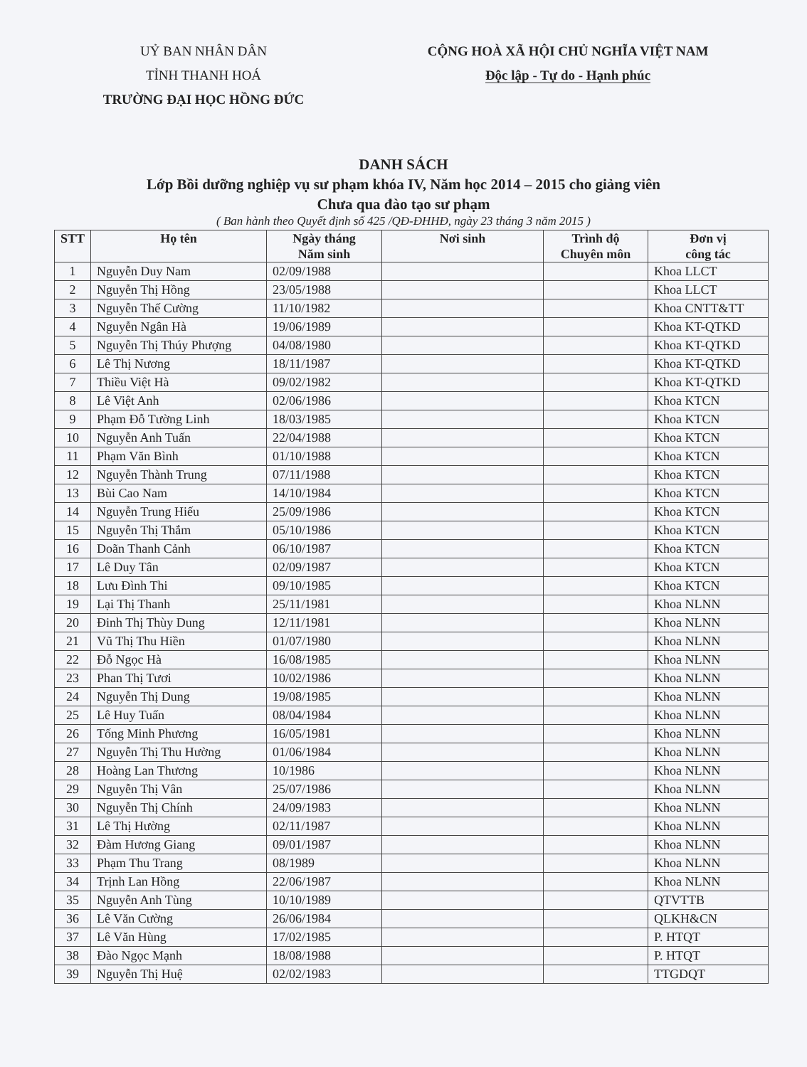UỶ BAN NHÂN DÂN
TỈNH THANH HOÁ
TRƯỜNG ĐẠI HỌC HỒNG ĐỨC
CỘNG HOÀ XÃ HỘI CHỦ NGHĨA VIỆT NAM
Độc lập - Tự do - Hạnh phúc
DANH SÁCH
Lớp Bồi dưỡng nghiệp vụ sư phạm khóa IV, Năm học 2014 – 2015 cho giảng viên
Chưa qua đào tạo sư phạm
( Ban hành theo Quyết định số 425 /QĐ-ĐHHĐ, ngày 23 tháng 3 năm 2015 )
| STT | Họ tên | Ngày tháng Năm sinh | Nơi sinh | Trình độ Chuyên môn | Đơn vị công tác |
| --- | --- | --- | --- | --- | --- |
| 1 | Nguyễn Duy Nam | 02/09/1988 | | | Khoa LLCT |
| 2 | Nguyễn Thị Hồng | 23/05/1988 | | | Khoa LLCT |
| 3 | Nguyễn Thế Cường | 11/10/1982 | | | Khoa CNTT&TT |
| 4 | Nguyễn Ngân Hà | 19/06/1989 | | | Khoa KT-QTKD |
| 5 | Nguyễn Thị Thúy Phượng | 04/08/1980 | | | Khoa KT-QTKD |
| 6 | Lê Thị Nương | 18/11/1987 | | | Khoa KT-QTKD |
| 7 | Thiều Việt Hà | 09/02/1982 | | | Khoa KT-QTKD |
| 8 | Lê Việt Anh | 02/06/1986 | | | Khoa KTCN |
| 9 | Phạm Đỗ Tường Linh | 18/03/1985 | | | Khoa KTCN |
| 10 | Nguyễn Anh Tuấn | 22/04/1988 | | | Khoa KTCN |
| 11 | Phạm Văn Bình | 01/10/1988 | | | Khoa KTCN |
| 12 | Nguyễn Thành Trung | 07/11/1988 | | | Khoa KTCN |
| 13 | Bùi Cao Nam | 14/10/1984 | | | Khoa KTCN |
| 14 | Nguyễn Trung Hiếu | 25/09/1986 | | | Khoa KTCN |
| 15 | Nguyễn Thị Thắm | 05/10/1986 | | | Khoa KTCN |
| 16 | Doãn Thanh Cảnh | 06/10/1987 | | | Khoa KTCN |
| 17 | Lê Duy Tân | 02/09/1987 | | | Khoa KTCN |
| 18 | Lưu Đình Thi | 09/10/1985 | | | Khoa KTCN |
| 19 | Lại Thị Thanh | 25/11/1981 | | | Khoa NLNN |
| 20 | Đinh Thị Thùy Dung | 12/11/1981 | | | Khoa NLNN |
| 21 | Vũ Thị Thu Hiền | 01/07/1980 | | | Khoa NLNN |
| 22 | Đỗ Ngọc Hà | 16/08/1985 | | | Khoa NLNN |
| 23 | Phan Thị Tươi | 10/02/1986 | | | Khoa NLNN |
| 24 | Nguyễn Thị Dung | 19/08/1985 | | | Khoa NLNN |
| 25 | Lê Huy Tuấn | 08/04/1984 | | | Khoa NLNN |
| 26 | Tống Minh Phương | 16/05/1981 | | | Khoa NLNN |
| 27 | Nguyễn Thị Thu Hường | 01/06/1984 | | | Khoa NLNN |
| 28 | Hoàng Lan Thương | 10/1986 | | | Khoa NLNN |
| 29 | Nguyễn Thị Vân | 25/07/1986 | | | Khoa NLNN |
| 30 | Nguyễn Thị Chính | 24/09/1983 | | | Khoa NLNN |
| 31 | Lê Thị Hường | 02/11/1987 | | | Khoa NLNN |
| 32 | Đàm Hương Giang | 09/01/1987 | | | Khoa NLNN |
| 33 | Phạm Thu Trang | 08/1989 | | | Khoa NLNN |
| 34 | Trịnh Lan Hồng | 22/06/1987 | | | Khoa NLNN |
| 35 | Nguyễn Anh Tùng | 10/10/1989 | | | QTVTTB |
| 36 | Lê Văn Cường | 26/06/1984 | | | QLKH&CN |
| 37 | Lê Văn Hùng | 17/02/1985 | | | P. HTQT |
| 38 | Đào Ngọc Mạnh | 18/08/1988 | | | P. HTQT |
| 39 | Nguyễn Thị Huệ | 02/02/1983 | | | TTGDQT |